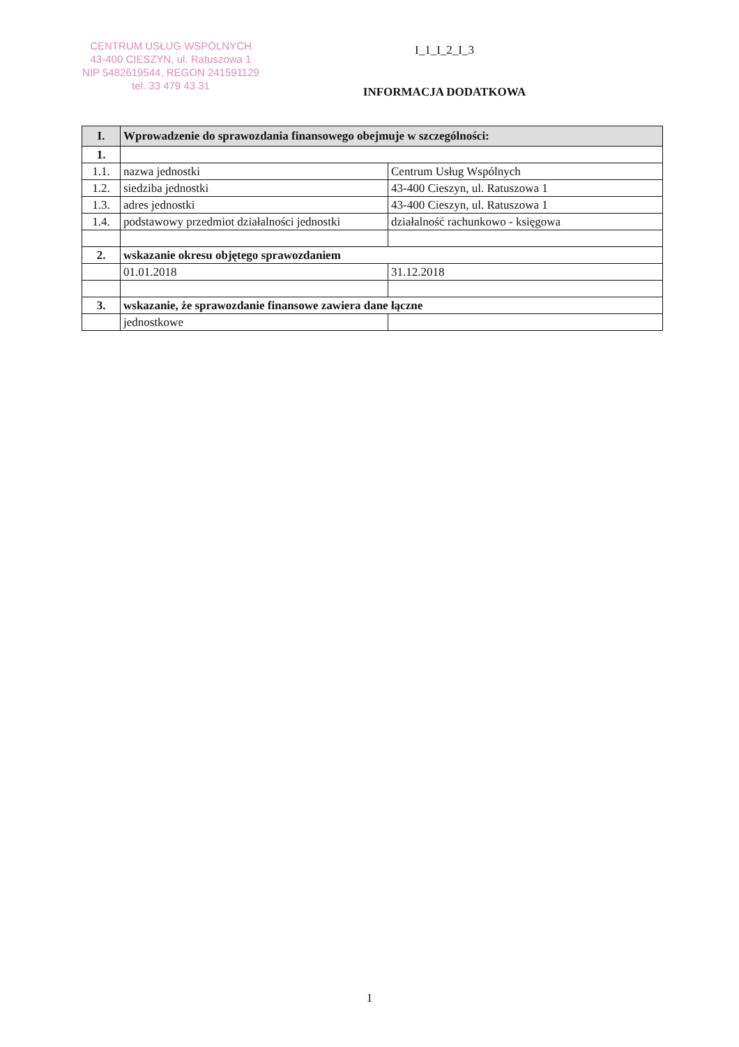CENTRUM USŁUG WSPÓLNYCH
43-400 CIESZYN, ul. Ratuszowa 1
NIP 5482619544, REGON 241591129
tel. 33 479 43 31
I_1_I_2_I_3
INFORMACJA DODATKOWA
| I. | Wprowadzenie do sprawozdania finansowego obejmuje w szczególności: | |
| 1. | | |
| 1.1. | nazwa jednostki | Centrum Usług Wspólnych |
| 1.2. | siedziba jednostki | 43-400 Cieszyn, ul. Ratuszowa 1 |
| 1.3. | adres jednostki | 43-400 Cieszyn, ul. Ratuszowa 1 |
| 1.4. | podstawowy przedmiot działalności jednostki | działalność rachunkowo - księgowa |
| 2. | wskazanie okresu objętego sprawozdaniem | |
| | 01.01.2018 | 31.12.2018 |
| 3. | wskazanie, że sprawozdanie finansowe zawiera dane łączne | |
| | jednostkowe | |
1